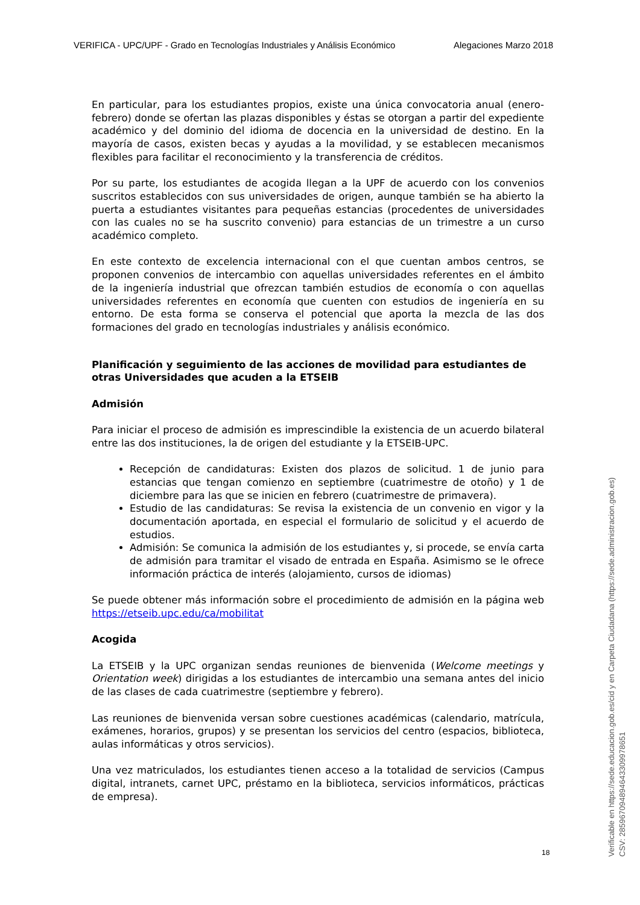VERIFICA - UPC/UPF - Grado en Tecnologías Industriales y Análisis Económico Alegaciones Marzo 2018
En particular, para los estudiantes propios, existe una única convocatoria anual (enero-febrero) donde se ofertan las plazas disponibles y éstas se otorgan a partir del expediente académico y del dominio del idioma de docencia en la universidad de destino. En la mayoría de casos, existen becas y ayudas a la movilidad, y se establecen mecanismos flexibles para facilitar el reconocimiento y la transferencia de créditos.
Por su parte, los estudiantes de acogida llegan a la UPF de acuerdo con los convenios suscritos establecidos con sus universidades de origen, aunque también se ha abierto la puerta a estudiantes visitantes para pequeñas estancias (procedentes de universidades con las cuales no se ha suscrito convenio) para estancias de un trimestre a un curso académico completo.
En este contexto de excelencia internacional con el que cuentan ambos centros, se proponen convenios de intercambio con aquellas universidades referentes en el ámbito de la ingeniería industrial que ofrezcan también estudios de economía o con aquellas universidades referentes en economía que cuenten con estudios de ingeniería en su entorno. De esta forma se conserva el potencial que aporta la mezcla de las dos formaciones del grado en tecnologías industriales y análisis económico.
Planificación y seguimiento de las acciones de movilidad para estudiantes de otras Universidades que acuden a la ETSEIB
Admisión
Para iniciar el proceso de admisión es imprescindible la existencia de un acuerdo bilateral entre las dos instituciones, la de origen del estudiante y la ETSEIB-UPC.
Recepción de candidaturas: Existen dos plazos de solicitud. 1 de junio para estancias que tengan comienzo en septiembre (cuatrimestre de otoño) y 1 de diciembre para las que se inicien en febrero (cuatrimestre de primavera).
Estudio de las candidaturas: Se revisa la existencia de un convenio en vigor y la documentación aportada, en especial el formulario de solicitud y el acuerdo de estudios.
Admisión: Se comunica la admisión de los estudiantes y, si procede, se envía carta de admisión para tramitar el visado de entrada en España. Asimismo se le ofrece información práctica de interés (alojamiento, cursos de idiomas)
Se puede obtener más información sobre el procedimiento de admisión en la página web https://etseib.upc.edu/ca/mobilitat
Acogida
La ETSEIB y la UPC organizan sendas reuniones de bienvenida (Welcome meetings y Orientation week) dirigidas a los estudiantes de intercambio una semana antes del inicio de las clases de cada cuatrimestre (septiembre y febrero).
Las reuniones de bienvenida versan sobre cuestiones académicas (calendario, matrícula, exámenes, horarios, grupos) y se presentan los servicios del centro (espacios, biblioteca, aulas informáticas y otros servicios).
Una vez matriculados, los estudiantes tienen acceso a la totalidad de servicios (Campus digital, intranets, carnet UPC, préstamo en la biblioteca, servicios informáticos, prácticas de empresa).
18
Verificable en https://sede.educacion.gob.es/cid y en Carpeta Ciudadana (https://sede.administracion.gob.es)
CSV: 285967094894643309978651